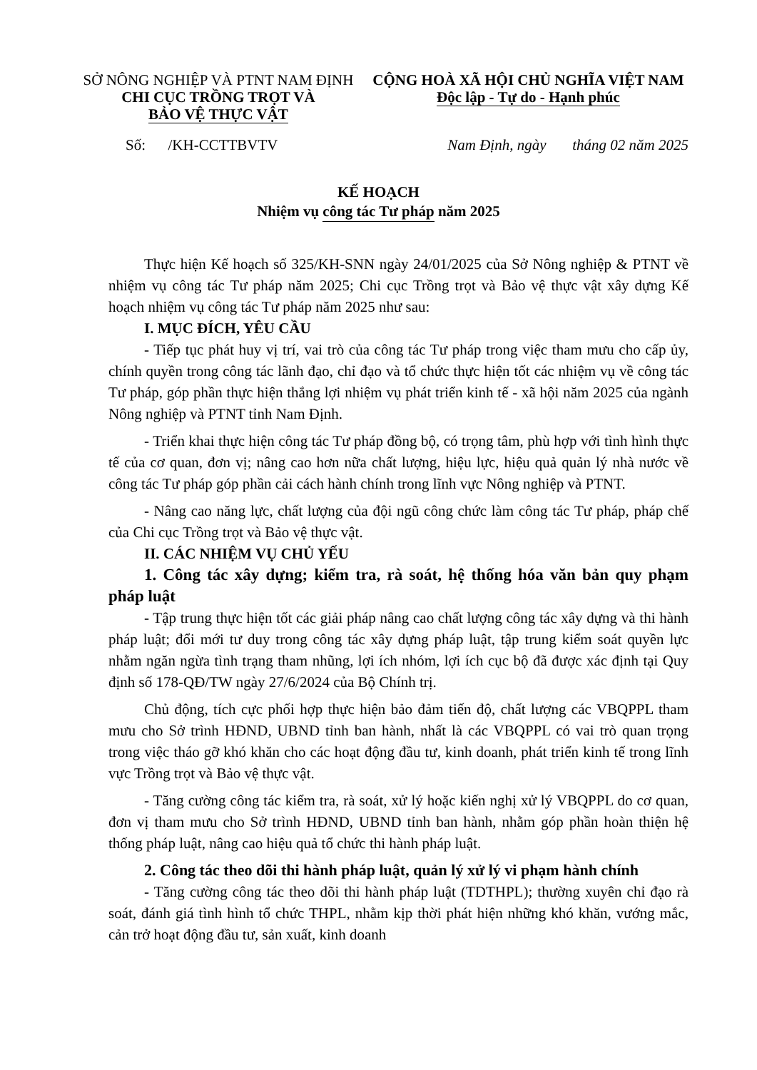SỞ NÔNG NGHIỆP VÀ PTNT NAM ĐỊNH
CHI CỤC TRỒNG TRỌT VÀ
BẢO VỆ THỰC VẬT
CỘNG HOÀ XÃ HỘI CHỦ NGHĨA VIỆT NAM
Độc lập - Tự do - Hạnh phúc
Số: /KH-CCTTBVTV Nam Định, ngày tháng 02 năm 2025
KẾ HOẠCH
Nhiệm vụ công tác Tư pháp năm 2025
Thực hiện Kế hoạch số 325/KH-SNN ngày 24/01/2025 của Sở Nông nghiệp & PTNT về nhiệm vụ công tác Tư pháp năm 2025; Chi cục Trồng trọt và Bảo vệ thực vật xây dựng Kế hoạch nhiệm vụ công tác Tư pháp năm 2025 như sau:
I. MỤC ĐÍCH, YÊU CẦU
- Tiếp tục phát huy vị trí, vai trò của công tác Tư pháp trong việc tham mưu cho cấp ủy, chính quyền trong công tác lãnh đạo, chỉ đạo và tổ chức thực hiện tốt các nhiệm vụ về công tác Tư pháp, góp phần thực hiện thắng lợi nhiệm vụ phát triển kinh tế - xã hội năm 2025 của ngành Nông nghiệp và PTNT tỉnh Nam Định.
- Triển khai thực hiện công tác Tư pháp đồng bộ, có trọng tâm, phù hợp với tình hình thực tế của cơ quan, đơn vị; nâng cao hơn nữa chất lượng, hiệu lực, hiệu quả quản lý nhà nước về công tác Tư pháp góp phần cải cách hành chính trong lĩnh vực Nông nghiệp và PTNT.
- Nâng cao năng lực, chất lượng của đội ngũ công chức làm công tác Tư pháp, pháp chế của Chi cục Trồng trọt và Bảo vệ thực vật.
II. CÁC NHIỆM VỤ CHỦ YẾU
1. Công tác xây dựng; kiểm tra, rà soát, hệ thống hóa văn bản quy phạm pháp luật
- Tập trung thực hiện tốt các giải pháp nâng cao chất lượng công tác xây dựng và thi hành pháp luật; đổi mới tư duy trong công tác xây dựng pháp luật, tập trung kiểm soát quyền lực nhằm ngăn ngừa tình trạng tham nhũng, lợi ích nhóm, lợi ích cục bộ đã được xác định tại Quy định số 178-QĐ/TW ngày 27/6/2024 của Bộ Chính trị.
Chủ động, tích cực phối hợp thực hiện bảo đảm tiến độ, chất lượng các VBQPPL tham mưu cho Sở trình HĐND, UBND tỉnh ban hành, nhất là các VBQPPL có vai trò quan trọng trong việc tháo gỡ khó khăn cho các hoạt động đầu tư, kinh doanh, phát triển kinh tế trong lĩnh vực Trồng trọt và Bảo vệ thực vật.
- Tăng cường công tác kiểm tra, rà soát, xử lý hoặc kiến nghị xử lý VBQPPL do cơ quan, đơn vị tham mưu cho Sở trình HĐND, UBND tỉnh ban hành, nhằm góp phần hoàn thiện hệ thống pháp luật, nâng cao hiệu quả tổ chức thi hành pháp luật.
2. Công tác theo dõi thi hành pháp luật, quản lý xử lý vi phạm hành chính
- Tăng cường công tác theo dõi thi hành pháp luật (TDTHPL); thường xuyên chỉ đạo rà soát, đánh giá tình hình tổ chức THPL, nhằm kịp thời phát hiện những khó khăn, vướng mắc, cản trở hoạt động đầu tư, sản xuất, kinh doanh